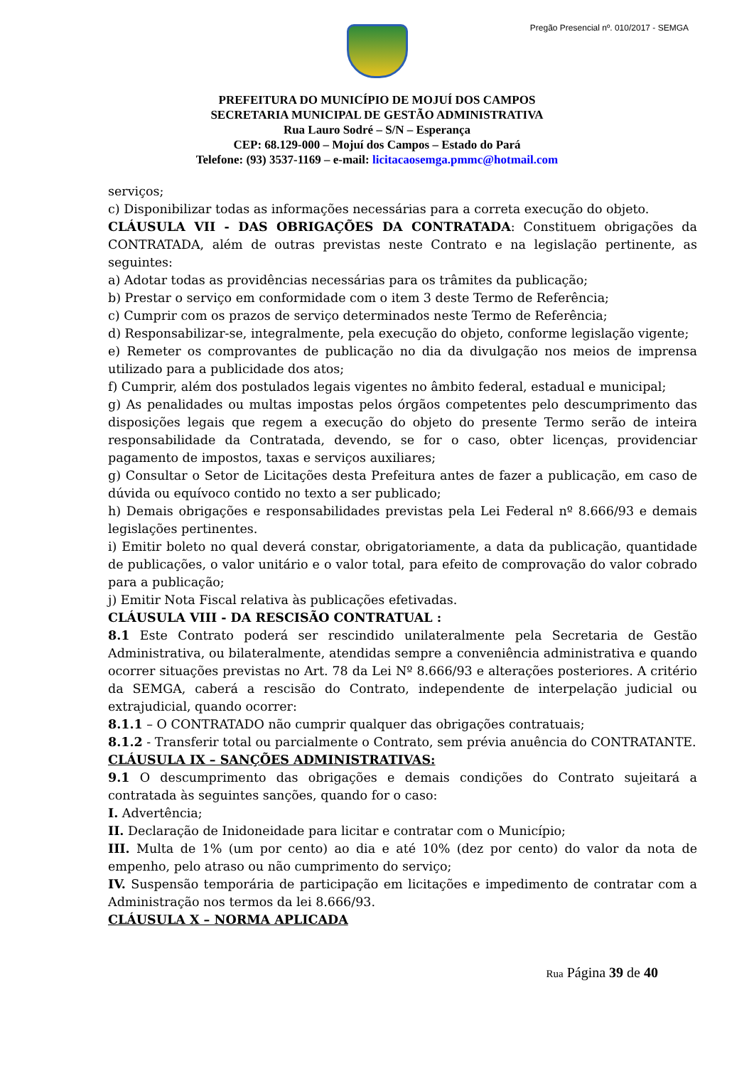Pregão Presencial nº. 010/2017 - SEMGA
PREFEITURA DO MUNICÍPIO DE MOJUÍ DOS CAMPOS
SECRETARIA MUNICIPAL DE GESTÃO ADMINISTRATIVA
Rua Lauro Sodré – S/N – Esperança
CEP: 68.129-000 – Mojuí dos Campos – Estado do Pará
Telefone: (93) 3537-1169 – e-mail: licitacaosemga.pmmc@hotmail.com
serviços;
c) Disponibilizar todas as informações necessárias para a correta execução do objeto.
CLÁUSULA VII - DAS OBRIGAÇÕES DA CONTRATADA: Constituem obrigações da CONTRATADA, além de outras previstas neste Contrato e na legislação pertinente, as seguintes:
a) Adotar todas as providências necessárias para os trâmites da publicação;
b) Prestar o serviço em conformidade com o item 3 deste Termo de Referência;
c) Cumprir com os prazos de serviço determinados neste Termo de Referência;
d) Responsabilizar-se, integralmente, pela execução do objeto, conforme legislação vigente;
e) Remeter os comprovantes de publicação no dia da divulgação nos meios de imprensa utilizado para a publicidade dos atos;
f) Cumprir, além dos postulados legais vigentes no âmbito federal, estadual e municipal;
g) As penalidades ou multas impostas pelos órgãos competentes pelo descumprimento das disposições legais que regem a execução do objeto do presente Termo serão de inteira responsabilidade da Contratada, devendo, se for o caso, obter licenças, providenciar pagamento de impostos, taxas e serviços auxiliares;
g) Consultar o Setor de Licitações desta Prefeitura antes de fazer a publicação, em caso de dúvida ou equívoco contido no texto a ser publicado;
h) Demais obrigações e responsabilidades previstas pela Lei Federal nº 8.666/93 e demais legislações pertinentes.
i) Emitir boleto no qual deverá constar, obrigatoriamente, a data da publicação, quantidade de publicações, o valor unitário e o valor total, para efeito de comprovação do valor cobrado para a publicação;
j) Emitir Nota Fiscal relativa às publicações efetivadas.
CLÁUSULA VIII - DA RESCISÃO CONTRATUAL :
8.1 Este Contrato poderá ser rescindido unilateralmente pela Secretaria de Gestão Administrativa, ou bilateralmente, atendidas sempre a conveniência administrativa e quando ocorrer situações previstas no Art. 78 da Lei Nº 8.666/93 e alterações posteriores. A critério da SEMGA, caberá a rescisão do Contrato, independente de interpelação judicial ou extrajudicial, quando ocorrer:
8.1.1 – O CONTRATADO não cumprir qualquer das obrigações contratuais;
8.1.2 - Transferir total ou parcialmente o Contrato, sem prévia anuência do CONTRATANTE.
CLÁUSULA IX – SANÇÕES ADMINISTRATIVAS:
9.1 O descumprimento das obrigações e demais condições do Contrato sujeitará a contratada às seguintes sanções, quando for o caso:
I. Advertência;
II. Declaração de Inidoneidade para licitar e contratar com o Município;
III. Multa de 1% (um por cento) ao dia e até 10% (dez por cento) do valor da nota de empenho, pelo atraso ou não cumprimento do serviço;
IV. Suspensão temporária de participação em licitações e impedimento de contratar com a Administração nos termos da lei 8.666/93.
CLÁUSULA X – NORMA APLICADA
Rua Página 39 de 40